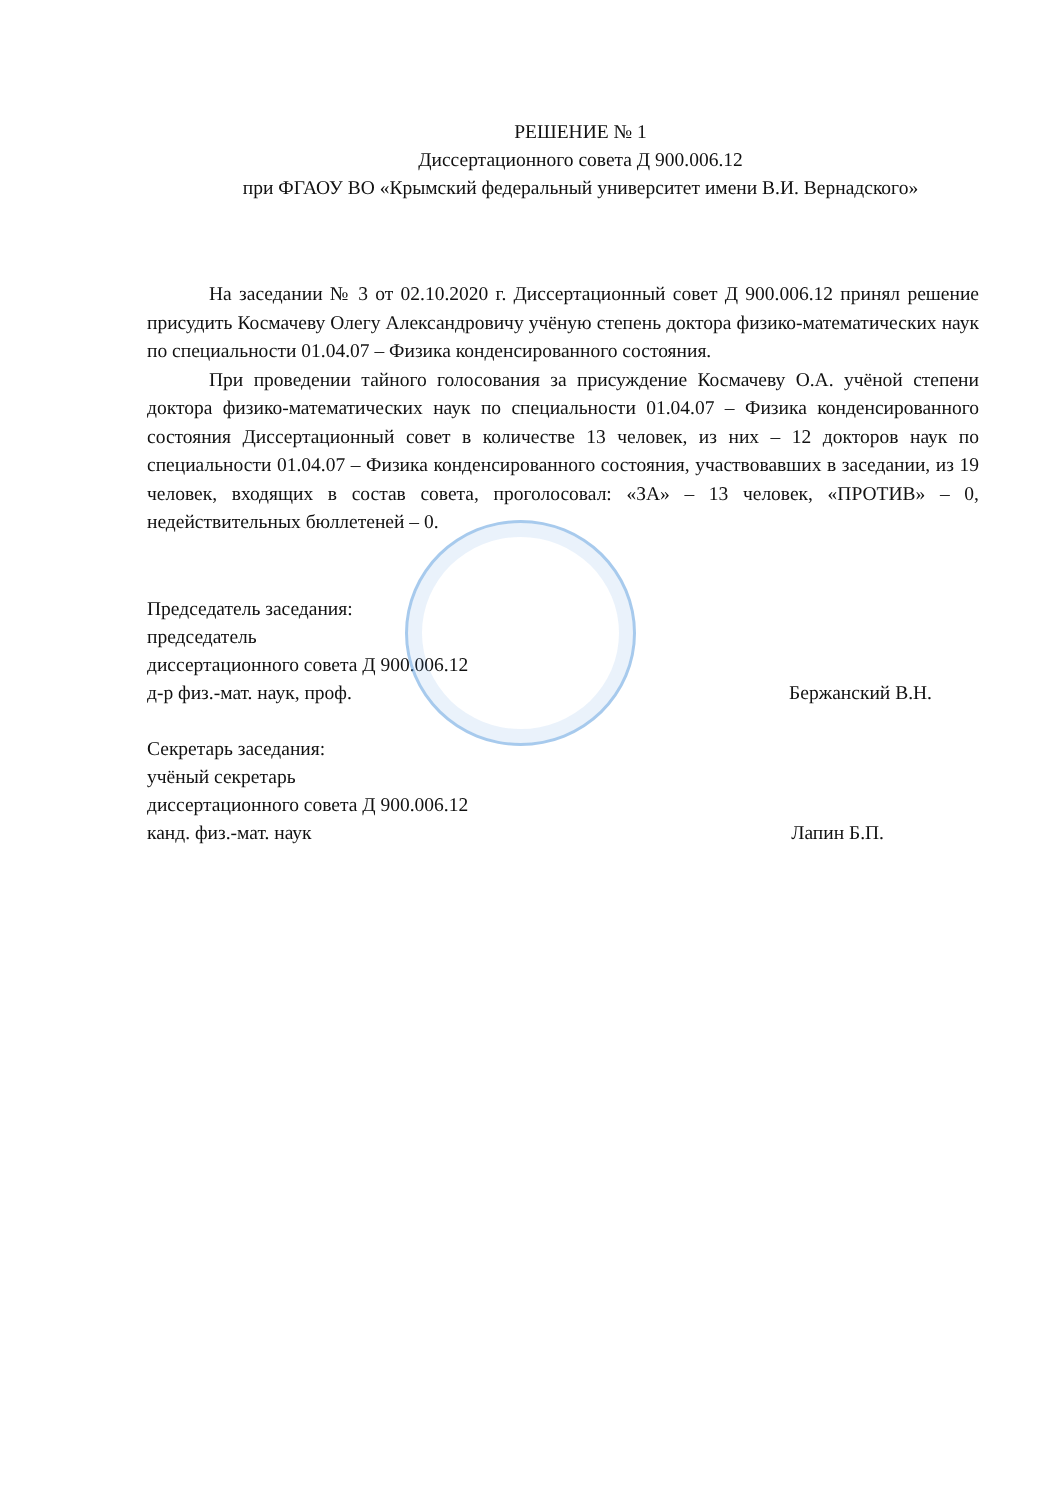РЕШЕНИЕ № 1
Диссертационного совета Д 900.006.12
при ФГАОУ ВО «Крымский федеральный университет имени В.И. Вернадского»
На заседании № 3 от 02.10.2020 г. Диссертационный совет Д 900.006.12 принял решение присудить Космачеву Олегу Александровичу учёную степень доктора физико-математических наук по специальности 01.04.07 – Физика конденсированного состояния.
При проведении тайного голосования за присуждение Космачеву О.А. учёной степени доктора физико-математических наук по специальности 01.04.07 – Физика конденсированного состояния Диссертационный совет в количестве 13 человек, из них – 12 докторов наук по специальности 01.04.07 – Физика конденсированного состояния, участвовавших в заседании, из 19 человек, входящих в состав совета, проголосовал: «ЗА» – 13 человек, «ПРОТИВ» – 0, недействительных бюллетеней – 0.
Председатель заседания:
председатель
диссертационного совета Д 900.006.12
д-р физ.-мат. наук, проф.
Бержанский В.Н.
Секретарь заседания:
учёный секретарь
диссертационного совета Д 900.006.12
канд. физ.-мат. наук
Лапин Б.П.